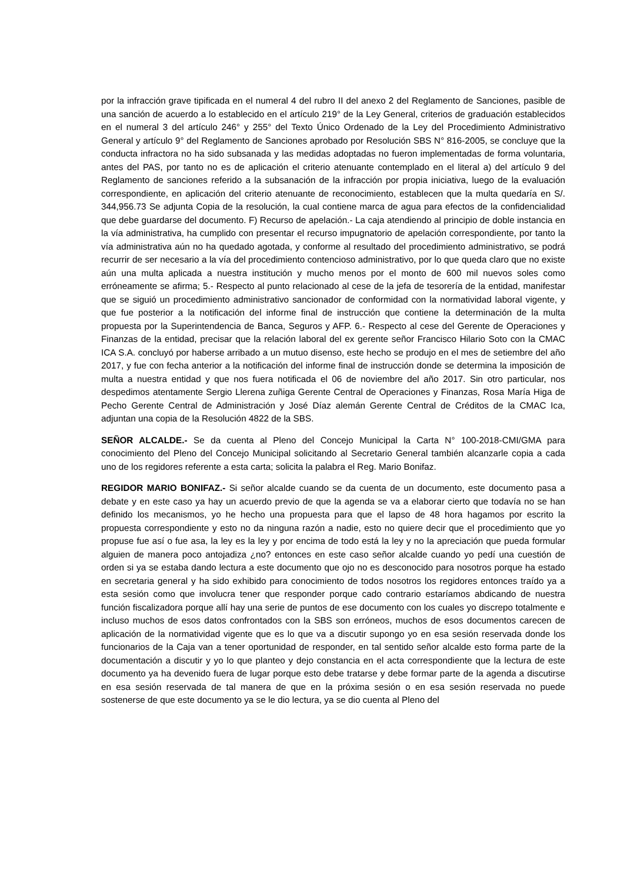por la infracción grave tipificada en el numeral 4 del rubro II del anexo 2 del Reglamento de Sanciones, pasible de una sanción de acuerdo a lo establecido en el artículo 219° de la Ley General, criterios de graduación establecidos en el numeral 3 del artículo 246° y 255° del Texto Único Ordenado de la Ley del Procedimiento Administrativo General y artículo 9° del Reglamento de Sanciones aprobado por Resolución SBS N° 816-2005, se concluye que la conducta infractora no ha sido subsanada y las medidas adoptadas no fueron implementadas de forma voluntaria, antes del PAS, por tanto no es de aplicación el criterio atenuante contemplado en el literal a) del artículo 9 del Reglamento de sanciones referido a la subsanación de la infracción por propia iniciativa, luego de la evaluación correspondiente, en aplicación del criterio atenuante de reconocimiento, establecen que la multa quedaría en S/. 344,956.73 Se adjunta Copia de la resolución, la cual contiene marca de agua para efectos de la confidencialidad que debe guardarse del documento. F) Recurso de apelación.- La caja atendiendo al principio de doble instancia en la vía administrativa, ha cumplido con presentar el recurso impugnatorio de apelación correspondiente, por tanto la vía administrativa aún no ha quedado agotada, y conforme al resultado del procedimiento administrativo, se podrá recurrir de ser necesario a la vía del procedimiento contencioso administrativo, por lo que queda claro que no existe aún una multa aplicada a nuestra institución y mucho menos por el monto de 600 mil nuevos soles como erróneamente se afirma; 5.- Respecto al punto relacionado al cese de la jefa de tesorería de la entidad, manifestar que se siguió un procedimiento administrativo sancionador de conformidad con la normatividad laboral vigente, y que fue posterior a la notificación del informe final de instrucción que contiene la determinación de la multa propuesta por la Superintendencia de Banca, Seguros y AFP. 6.- Respecto al cese del Gerente de Operaciones y Finanzas de la entidad, precisar que la relación laboral del ex gerente señor Francisco Hilario Soto con la CMAC ICA S.A. concluyó por haberse arribado a un mutuo disenso, este hecho se produjo en el mes de setiembre del año 2017, y fue con fecha anterior a la notificación del informe final de instrucción donde se determina la imposición de multa a nuestra entidad y que nos fuera notificada el 06 de noviembre del año 2017. Sin otro particular, nos despedimos atentamente Sergio Llerena zuñiga Gerente Central de Operaciones y Finanzas, Rosa María Higa de Pecho Gerente Central de Administración y José Díaz alemán Gerente Central de Créditos de la CMAC Ica, adjuntan una copia de la Resolución 4822 de la SBS.
SEÑOR ALCALDE.- Se da cuenta al Pleno del Concejo Municipal la Carta N° 100-2018-CMI/GMA para conocimiento del Pleno del Concejo Municipal solicitando al Secretario General también alcanzarle copia a cada uno de los regidores referente a esta carta; solicita la palabra el Reg. Mario Bonifaz.
REGIDOR MARIO BONIFAZ.- Si señor alcalde cuando se da cuenta de un documento, este documento pasa a debate y en este caso ya hay un acuerdo previo de que la agenda se va a elaborar cierto que todavía no se han definido los mecanismos, yo he hecho una propuesta para que el lapso de 48 hora hagamos por escrito la propuesta correspondiente y esto no da ninguna razón a nadie, esto no quiere decir que el procedimiento que yo propuse fue así o fue asa, la ley es la ley y por encima de todo está la ley y no la apreciación que pueda formular alguien de manera poco antojadiza ¿no? entonces en este caso señor alcalde cuando yo pedí una cuestión de orden si ya se estaba dando lectura a este documento que ojo no es desconocido para nosotros porque ha estado en secretaria general y ha sido exhibido para conocimiento de todos nosotros los regidores entonces traído ya a esta sesión como que involucra tener que responder porque cado contrario estaríamos abdicando de nuestra función fiscalizadora porque allí hay una serie de puntos de ese documento con los cuales yo discrepo totalmente e incluso muchos de esos datos confrontados con la SBS son erróneos, muchos de esos documentos carecen de aplicación de la normatividad vigente que es lo que va a discutir supongo yo en esa sesión reservada donde los funcionarios de la Caja van a tener oportunidad de responder, en tal sentido señor alcalde esto forma parte de la documentación a discutir y yo lo que planteo y dejo constancia en el acta correspondiente que la lectura de este documento ya ha devenido fuera de lugar porque esto debe tratarse y debe formar parte de la agenda a discutirse en esa sesión reservada de tal manera de que en la próxima sesión o en esa sesión reservada no puede sostenerse de que este documento ya se le dio lectura, ya se dio cuenta al Pleno del